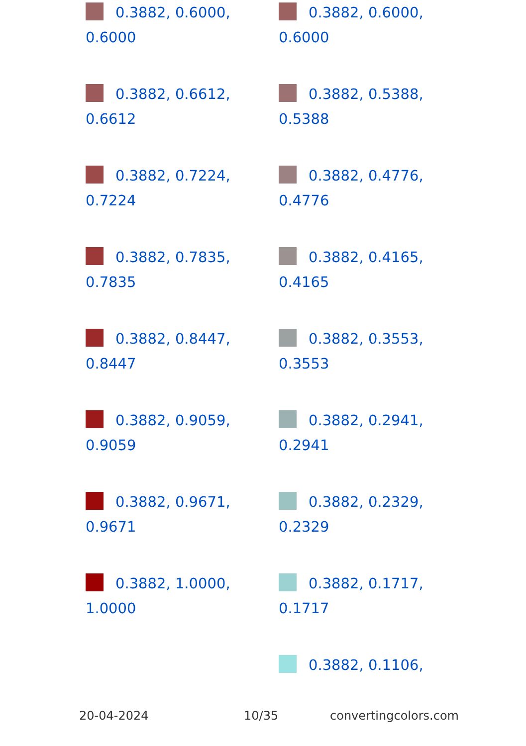0.3882, 0.6000, 0.6000 0.3882, 0.6000, 0.6000
0.3882, 0.6612, 0.6612 0.3882, 0.5388, 0.5388
0.3882, 0.7224, 0.7224 0.3882, 0.4776, 0.4776
0.3882, 0.7835, 0.7835 0.3882, 0.4165, 0.4165
0.3882, 0.8447, 0.8447 0.3882, 0.3553, 0.3553
0.3882, 0.9059, 0.9059 0.3882, 0.2941, 0.2941
0.3882, 0.9671, 0.9671 0.3882, 0.2329, 0.2329
0.3882, 1.0000, 1.0000 0.3882, 0.1717, 0.1717
0.3882, 0.1106,
20-04-2024 10/35 convertingcolors.com